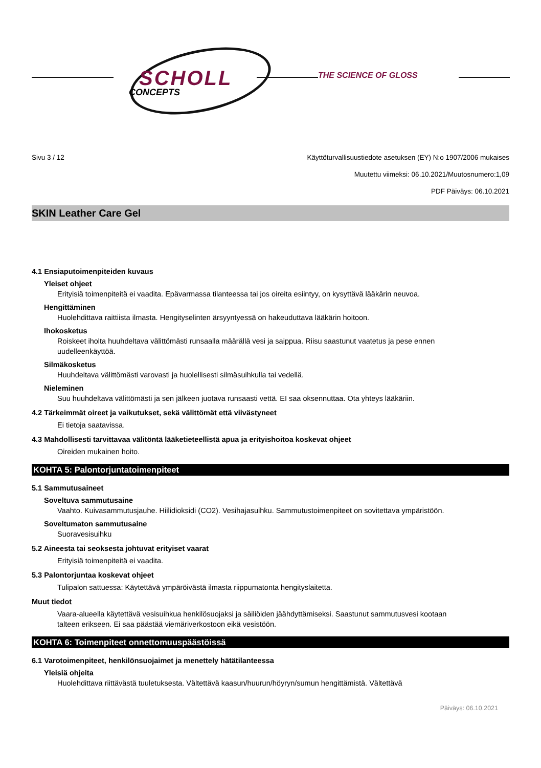SCHOLL
CONCEPTS
THE SCIENCE OF GLOSS
Sivu 3 / 12 Käyttöturvallisuustiedote asetuksen (EY) N:o 1907/2006 mukaises
Muutettu viimeksi: 06.10.2021/Muutosnumero:1,09
PDF Päiväys: 06.10.2021
SKIN Leather Care Gel
4.1 Ensiaputoimenpiteiden kuvaus
Yleiset ohjeet
Erityisiä toimenpiteitä ei vaadita. Epävarmassa tilanteessa tai jos oireita esiintyy, on kysyttävä lääkärin neuvoa.
Hengittäminen
Huolehdittava raittiista ilmasta. Hengityselinten ärsyyntyessä on hakeuduttava lääkärin hoitoon.
Ihokosketus
Roiskeet iholta huuhdeltava välittömästi runsaalla määrällä vesi ja saippua. Riisu saastunut vaatetus ja pese ennen uudelleenkäyttöä.
Silmäkosketus
Huuhdeltava välittömästi varovasti ja huolellisesti silmäsuihkulla tai vedellä.
Nieleminen
Suu huuhdeltava välittömästi ja sen jälkeen juotava runsaasti vettä. EI saa oksennuttaa. Ota yhteys lääkäriin.
4.2 Tärkeimmät oireet ja vaikutukset, sekä välittömät että viivästyneet
Ei tietoja saatavissa.
4.3 Mahdollisesti tarvittavaa välitöntä lääketieteellistä apua ja erityishoitoa koskevat ohjeet
Oireiden mukainen hoito.
KOHTA 5: Palontorjuntatoimenpiteet
5.1 Sammutusaineet
Soveltuva sammutusaine
Vaahto. Kuivasammutusjauhe. Hiilidioksidi (CO2). Vesihajasuihku. Sammutustoimenpiteet on sovitettava ympäristöön.
Soveltumaton sammutusaine
Suoravesisuihku
5.2 Aineesta tai seoksesta johtuvat erityiset vaarat
Erityisiä toimenpiteitä ei vaadita.
5.3 Palontorjuntaa koskevat ohjeet
Tulipalon sattuessa: Käytettävä ympäröivästä ilmasta riippumatonta hengityslaitetta.
Muut tiedot
Vaara-alueella käytettävä vesisuihkua henkilösuojaksi ja säiliöiden jäähdyttämiseksi. Saastunut sammutusvesi kootaan talteen erikseen. Ei saa päästää viemäriverkostoon eikä vesistöön.
KOHTA 6: Toimenpiteet onnettomuuspäästöissä
6.1 Varotoimenpiteet, henkilönsuojaimet ja menettely hätätilanteessa
Yleisiä ohjeita
Huolehdittava riittävästä tuuletuksesta. Vältettävä kaasun/huurun/höyryn/sumun hengittämistä. Vältettävä
Päiväys: 06.10.2021